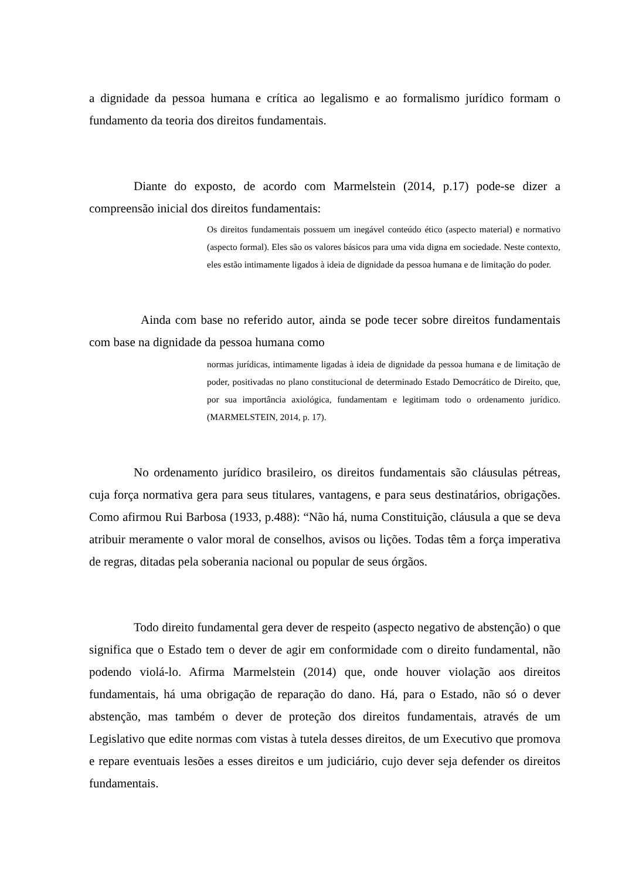a dignidade da pessoa humana e crítica ao legalismo e ao formalismo jurídico formam o fundamento da teoria dos direitos fundamentais.
Diante do exposto, de acordo com Marmelstein (2014, p.17) pode-se dizer a compreensão inicial dos direitos fundamentais:
Os direitos fundamentais possuem um inegável conteúdo ético (aspecto material) e normativo (aspecto formal). Eles são os valores básicos para uma vida digna em sociedade. Neste contexto, eles estão intimamente ligados à ideia de dignidade da pessoa humana e de limitação do poder.
Ainda com base no referido autor, ainda se pode tecer sobre direitos fundamentais com base na dignidade da pessoa humana como
normas jurídicas, intimamente ligadas à ideia de dignidade da pessoa humana e de limitação de poder, positivadas no plano constitucional de determinado Estado Democrático de Direito, que, por sua importância axiológica, fundamentam e legitimam todo o ordenamento jurídico.(MARMELSTEIN, 2014, p. 17).
No ordenamento jurídico brasileiro, os direitos fundamentais são cláusulas pétreas, cuja força normativa gera para seus titulares, vantagens, e para seus destinatários, obrigações. Como afirmou Rui Barbosa (1933, p.488): “Não há, numa Constituição, cláusula a que se deva atribuir meramente o valor moral de conselhos, avisos ou lições. Todas têm a força imperativa de regras, ditadas pela soberania nacional ou popular de seus órgãos.
Todo direito fundamental gera dever de respeito (aspecto negativo de abstenção) o que significa que o Estado tem o dever de agir em conformidade com o direito fundamental, não podendo violá-lo. Afirma Marmelstein (2014) que, onde houver violação aos direitos fundamentais, há uma obrigação de reparação do dano. Há, para o Estado, não só o dever abstenção, mas também o dever de proteção dos direitos fundamentais, através de um Legislativo que edite normas com vistas à tutela desses direitos, de um Executivo que promova e repare eventuais lesões a esses direitos e um judiciário, cujo dever seja defender os direitos fundamentais.